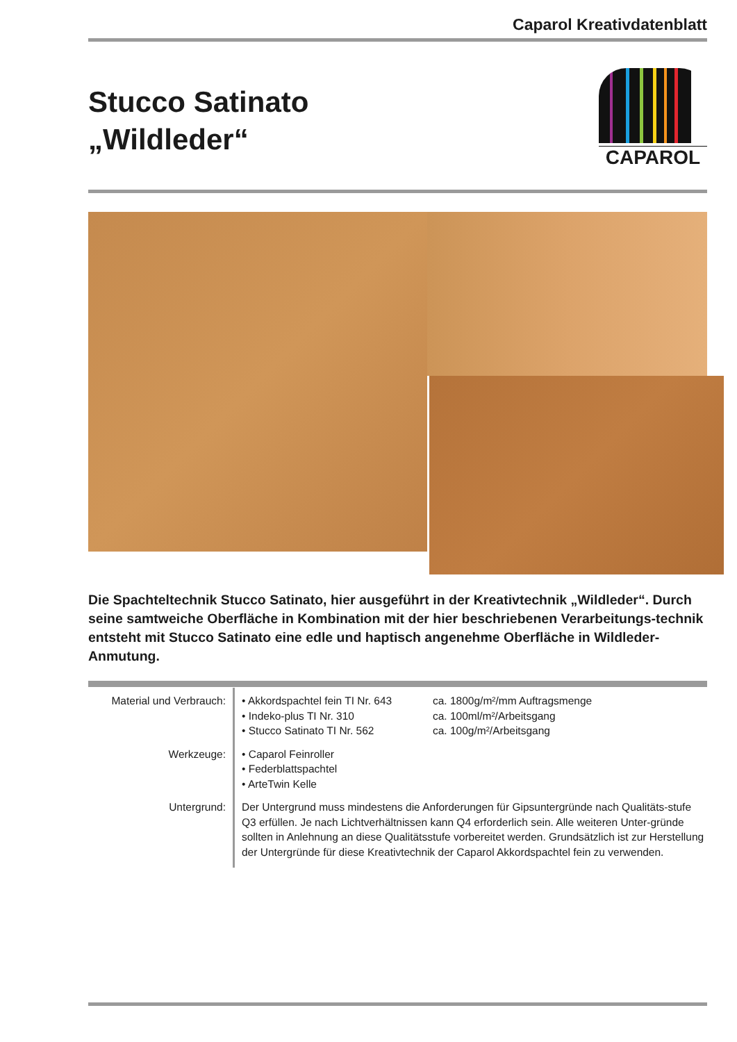Caparol Kreativdatenblatt
Stucco Satinato
„Wildleder“
CAPAROL
Die Spachteltechnik Stucco Satinato, hier ausgeführt in der Kreativtechnik „Wildleder“. Durch seine samtweiche Oberfläche in Kombination mit der hier beschriebenen Verarbeitungs-technik entsteht mit Stucco Satinato eine edle und haptisch angenehme Oberfläche in Wildleder-Anmutung.
| Material und Verbrauch: | • Akkordspachtel fein TI Nr. 643 • Indeko-plus TI Nr. 310 • Stucco Satinato TI Nr. 562 | ca. 1800g/m²/mm Auftragsmenge ca. 100ml/m²/Arbeitsgang ca. 100g/m²/Arbeitsgang |
| Werkzeuge: | • Caparol Feinroller • Federblattspachtel • ArteTwin Kelle | |
| Untergrund: | Der Untergrund muss mindestens die Anforderungen für Gipsuntergründe nach Qualitäts-stufe Q3 erfüllen. Je nach Lichtverhältnissen kann Q4 erforderlich sein. Alle weiteren Unter-gründe sollten in Anlehnung an diese Qualitätsstufe vorbereitet werden. Grundsätzlich ist zur Herstellung der Untergründe für diese Kreativtechnik der Caparol Akkordspachtel fein zu verwenden. | |